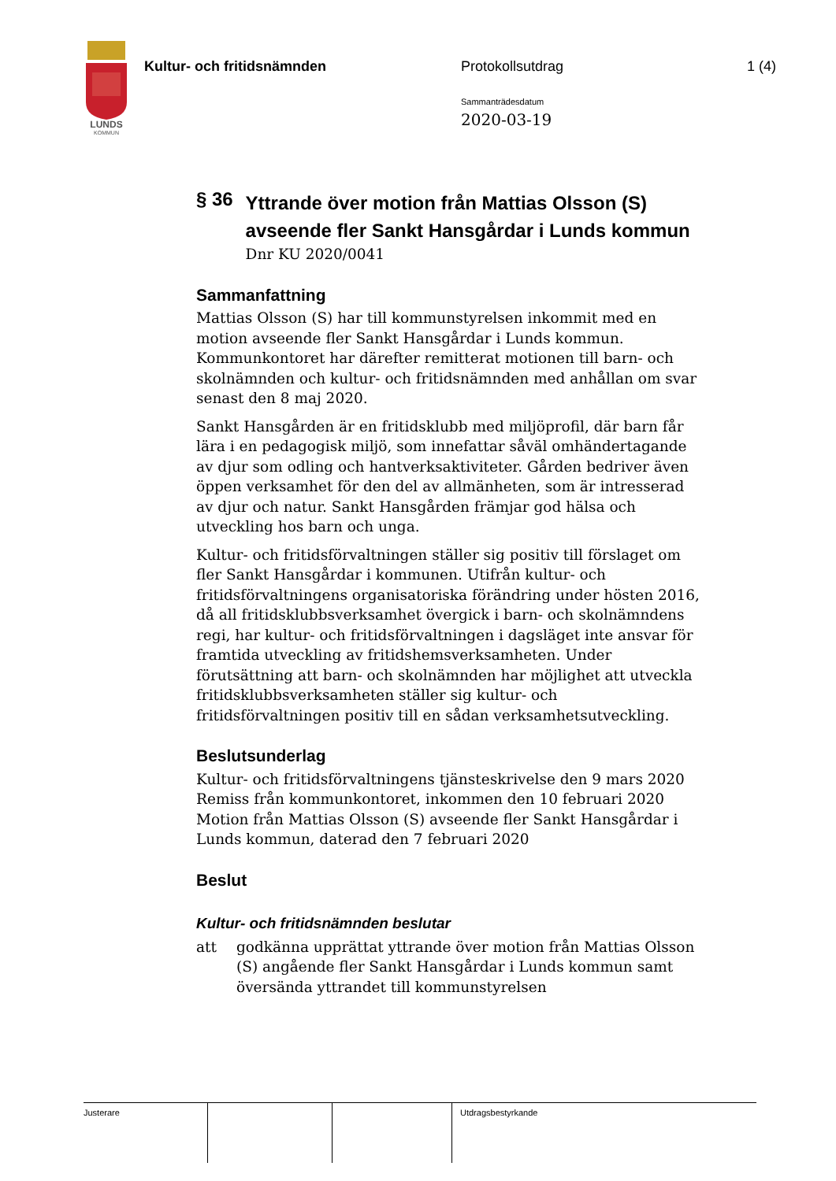LUNDS
KOMMUN
Kultur- och fritidsnämnden Protokollsutdrag 1 (4)
Sammanträdesdatum
2020-03-19
§ 36
Yttrande över motion från Mattias Olsson (S) avseende fler Sankt Hansgårdar i Lunds kommun
Dnr KU 2020/0041
Sammanfattning
Mattias Olsson (S) har till kommunstyrelsen inkommit med en motion avseende fler Sankt Hansgårdar i Lunds kommun. Kommunkontoret har därefter remitterat motionen till barn- och skolnämnden och kultur- och fritidsnämnden med anhållan om svar senast den 8 maj 2020.
Sankt Hansgården är en fritidsklubb med miljöprofil, där barn får lära i en pedagogisk miljö, som innefattar såväl omhändertagande av djur som odling och hantverksaktiviteter. Gården bedriver även öppen verksamhet för den del av allmänheten, som är intresserad av djur och natur. Sankt Hansgården främjar god hälsa och utveckling hos barn och unga.
Kultur- och fritidsförvaltningen ställer sig positiv till förslaget om fler Sankt Hansgårdar i kommunen. Utifrån kultur- och fritidsförvaltningens organisatoriska förändring under hösten 2016, då all fritidsklubbsverksamhet övergick i barn- och skolnämndens regi, har kultur- och fritidsförvaltningen i dagsläget inte ansvar för framtida utveckling av fritidshemsverksamheten. Under förutsättning att barn- och skolnämnden har möjlighet att utveckla fritidsklubbsverksamheten ställer sig kultur- och fritidsförvaltningen positiv till en sådan verksamhetsutveckling.
Beslutsunderlag
Kultur- och fritidsförvaltningens tjänsteskrivelse den 9 mars 2020
Remiss från kommunkontoret, inkommen den 10 februari 2020
Motion från Mattias Olsson (S) avseende fler Sankt Hansgårdar i Lunds kommun, daterad den 7 februari 2020
Beslut
Kultur- och fritidsnämnden beslutar
att godkänna upprättat yttrande över motion från Mattias Olsson (S) angående fler Sankt Hansgårdar i Lunds kommun samt översända yttrandet till kommunstyrelsen
Justerare Utdragsbestyrkande